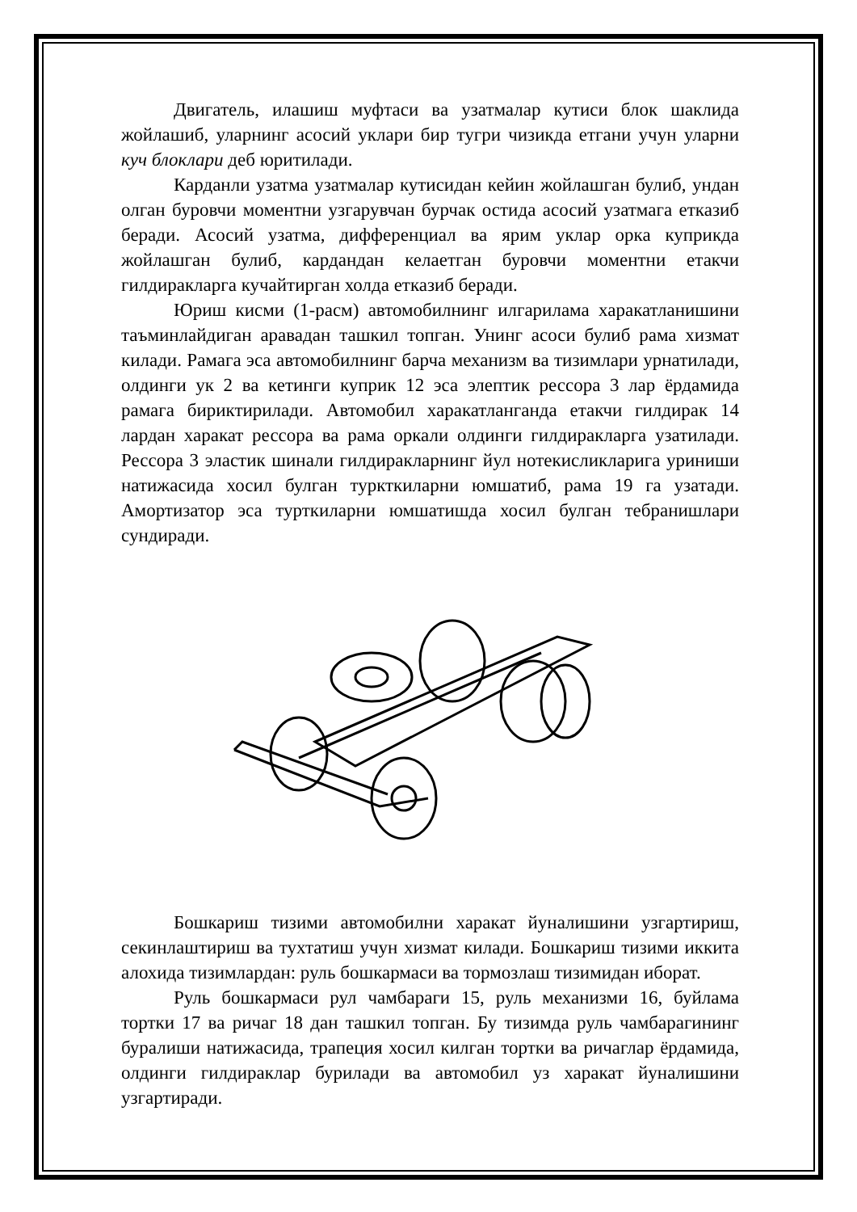Двигатель, илашиш муфтаси ва узатмалар кутиси блок шаклида жойлашиб, уларнинг асосий уклари бир тугри чизикда етгани учун уларни куч блоклари деб юритилади.
Карданли узатма узатмалар кутисидан кейин жойлашган булиб, ундан олган буровчи моментни узгарувчан бурчак остида асосий узатмага етказиб беради. Асосий узатма, дифференциал ва ярим уклар орка куприкда жойлашган булиб, кардандан келаетган буровчи моментни етакчи гилдиракларга кучайтирган холда етказиб беради.
Юриш кисми (1-расм) автомобилнинг илгарилама харакатланишини таъминлайдиган аравадан ташкил топган. Унинг асоси булиб рама хизмат килади. Рамага эса автомобилнинг барча механизм ва тизимлари урнатилади, олдинги ук 2 ва кетинги куприк 12 эса элептик рессора 3 лар ёрдамида рамага бириктирилади. Автомобил харакатланганда етакчи гилдирак 14 лардан харакат рессора ва рама оркали олдинги гилдиракларга узатилади. Рессора 3 эластик шинали гилдиракларнинг йул нотекисликларига уриниши натижасида хосил булган туркткиларни юмшатиб, рама 19 га узатади. Амортизатор эса турткиларни юмшатишда хосил булган тебранишлари сундиради.
Бошкариш тизими автомобилни харакат йуналишини узгартириш, секинлаштириш ва тухтатиш учун хизмат килади. Бошкариш тизими иккита алохида тизимлардан: руль бошкармаси ва тормозлаш тизимидан иборат.
Руль бошкармаси рул чамбараги 15, руль механизми 16, буйлама тортки 17 ва ричаг 18 дан ташкил топган. Бу тизимда руль чамбарагининг буралиши натижасида, трапеция хосил килган тортки ва ричаглар ёрдамида, олдинги гилдираклар бурилади ва автомобил уз харакат йуналишини узгартиради.